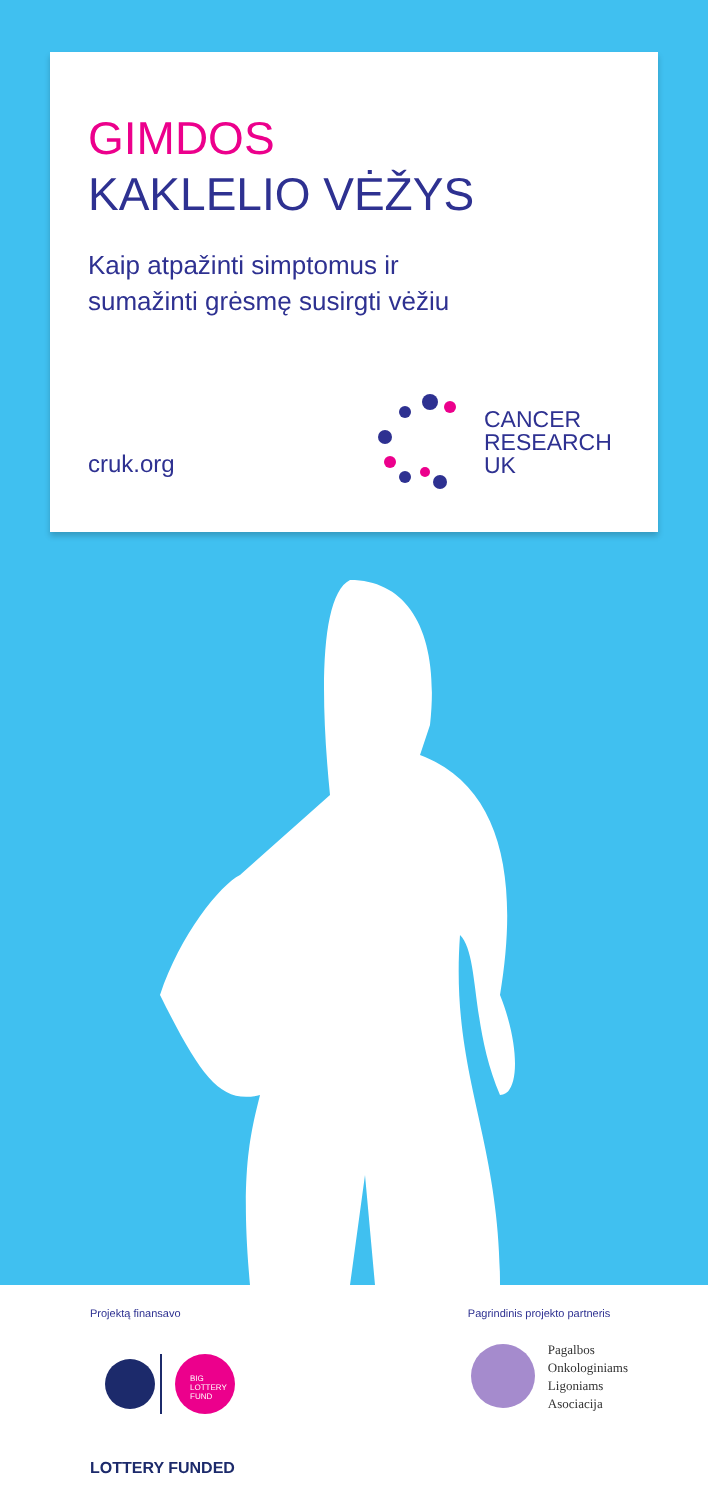GIMDOS
KAKLELIO VĖŽYS
Kaip atpažinti simptomus ir
sumažinti grėsmę susirgti vėžiu
cruk.org
CANCER
RESEARCH
UK
Projektą finansavo
BIG
LOTTERY
FUND
LOTTERY FUNDED
Pagrindinis projekto partneris
Pagalbos
Onkologiniams
Ligoniams
Asociacija